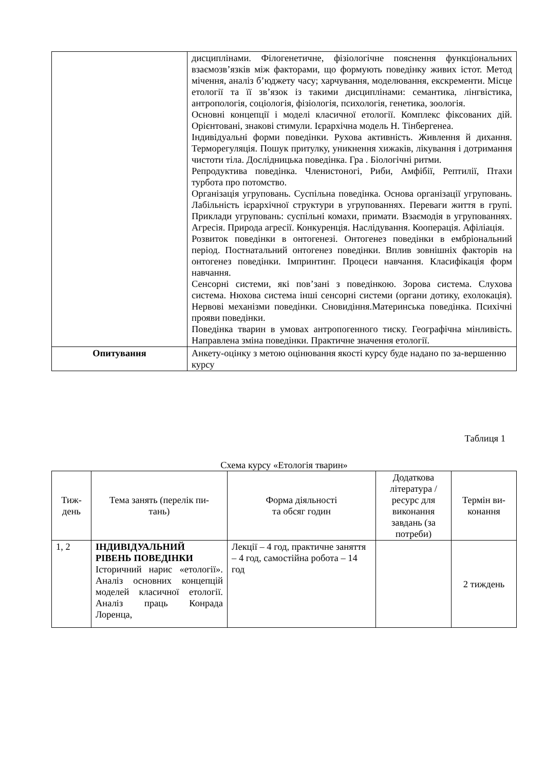| | дисциплінами. Філогенетичне, фізіологічне пояснення функціональних взаємозв’язків між факторами, що формують поведінку живих істот. Метод мічення, аналіз б’юджету часу; харчування, моделювання, екскременти. Місце етології та її зв’язок із такими дисциплінами: семантика, лінгвістика, антропологія, соціологія, фізіологія, психологія, генетика, зоологія. Основні концепції і моделі класичної етології. Комплекс фіксованих дій. Орієнтовані, знакові стимули. Ієрархічна модель Н. Тінбергенеа. Індивідуальні форми поведінки. Рухова активність. Живлення й дихання. Терморегуляція. Пошук притулку, уникнення хижаків, лікування і дотримання чистоти тіла. Дослідницька поведінка. Гра . Біологічні ритми. Репродуктива поведінка. Членистоногі, Риби, Амфібії, Рептилії, Птахи турбота про потомство. Організація угруповань. Суспільна поведінка. Основа організації угруповань. Лабільність ієрархічної структури в угрупованнях. Переваги життя в групі. Приклади угруповань: суспільні комахи, примати. Взаємодія в угрупованнях. Агресія. Природа агресії. Конкуренція. Наслідування. Кооперація. Афіліація. Розвиток поведінки в онтогенезі. Онтогенез поведінки в ембріональний період. Постнатальний онтогенез поведінки. Вплив зовнішніх факторів на онтогенез поведінки. Імпринтинг. Процеси навчання. Класифікація форм навчання. Сенсорні системи, які пов’зані з поведінкою. Зорова система. Слухова система. Нюхова система інші сенсорні системи (органи дотику, ехолокація). Нервові механізми поведінки. Сновидіння.Материнська поведінка. Психічні прояви поведінки. Поведінка тварин в умовах антропогенного тиску. Географічна мінливість. Направлена зміна поведінки. Практичне значення етології. |
| Опитування | Анкету-оцінку з метою оцінювання якості курсу буде надано по за-вершенню курсу |
Таблиця 1
Схема курсу «Етологія тварин»
| Тиж- день | Тема занять (перелік пи- тань) | Форма діяльності та обсяг годин | Додаткова література / ресурс для виконання завдань (за потреби) | Термін ви- конання |
| --- | --- | --- | --- | --- |
| 1, 2 | ІНДИВІДУАЛЬНИЙ РІВЕНЬ ПОВЕДІНКИ Історичний нарис «етології». Аналіз основних концепцій моделей класичної етології. Аналіз праць Конрада Лоренца, | Лекції – 4 год, практичне заняття – 4 год, самостійна робота – 14 год | | 2 тиждень |